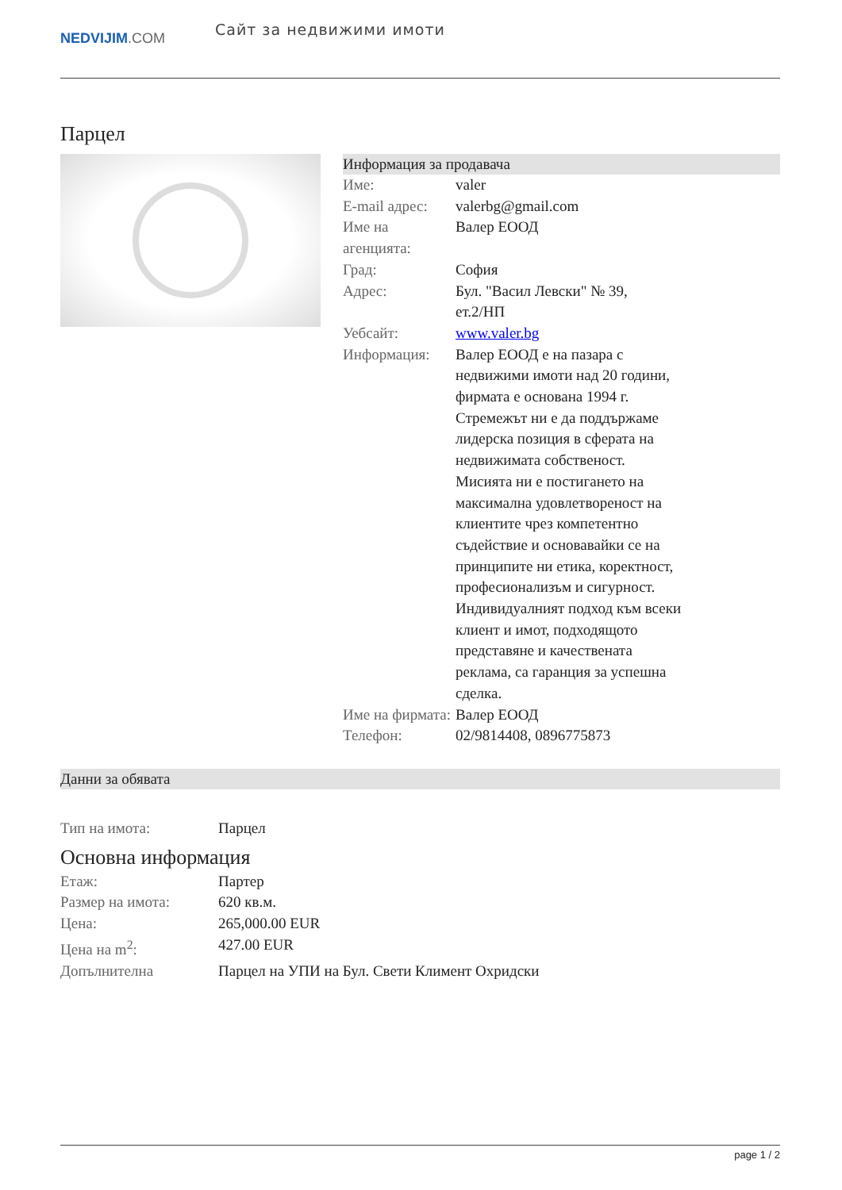NEDVIJIM.COM
Сайт за недвижими имоти
Парцел
Информация за продавача
| Име: | valer |
| E-mail адрес: | valerbg@gmail.com |
| Име на агенцията: | Валер ЕООД |
| Град: | София |
| Адрес: | Бул. "Васил Левски" № 39, ет.2/НП |
| Уебсайт: | www.valer.bg |
| Информация: | Валер ЕООД е на пазара с недвижими имоти над 20 години, фирмата е основана 1994 г. Стремежът ни е да поддържаме лидерска позиция в сферата на недвижимата собственост. Мисията ни е постигането на максимална удовлетвореност на клиентите чрез компетентно съдействие и основавайки се на принципите ни етика, коректност, професионализъм и сигурност. Индивидуалният подход към всеки клиент и имот, подходящото представяне и качествената реклама, са гаранция за успешна сделка. |
| Име на фирмата: | Валер ЕООД |
| Телефон: | 02/9814408, 0896775873 |
Данни за обявата
| Тип на имота: | Парцел |
Основна информация
| Етаж: | Партер |
| Размер на имота: | 620 кв.м. |
| Цена: | 265,000.00 EUR |
| Цена на m<sup>2</sup>: | 427.00 EUR |
| Допълнителна | Парцел на УПИ на Бул. Свети Климент Охридски |
page 1 / 2